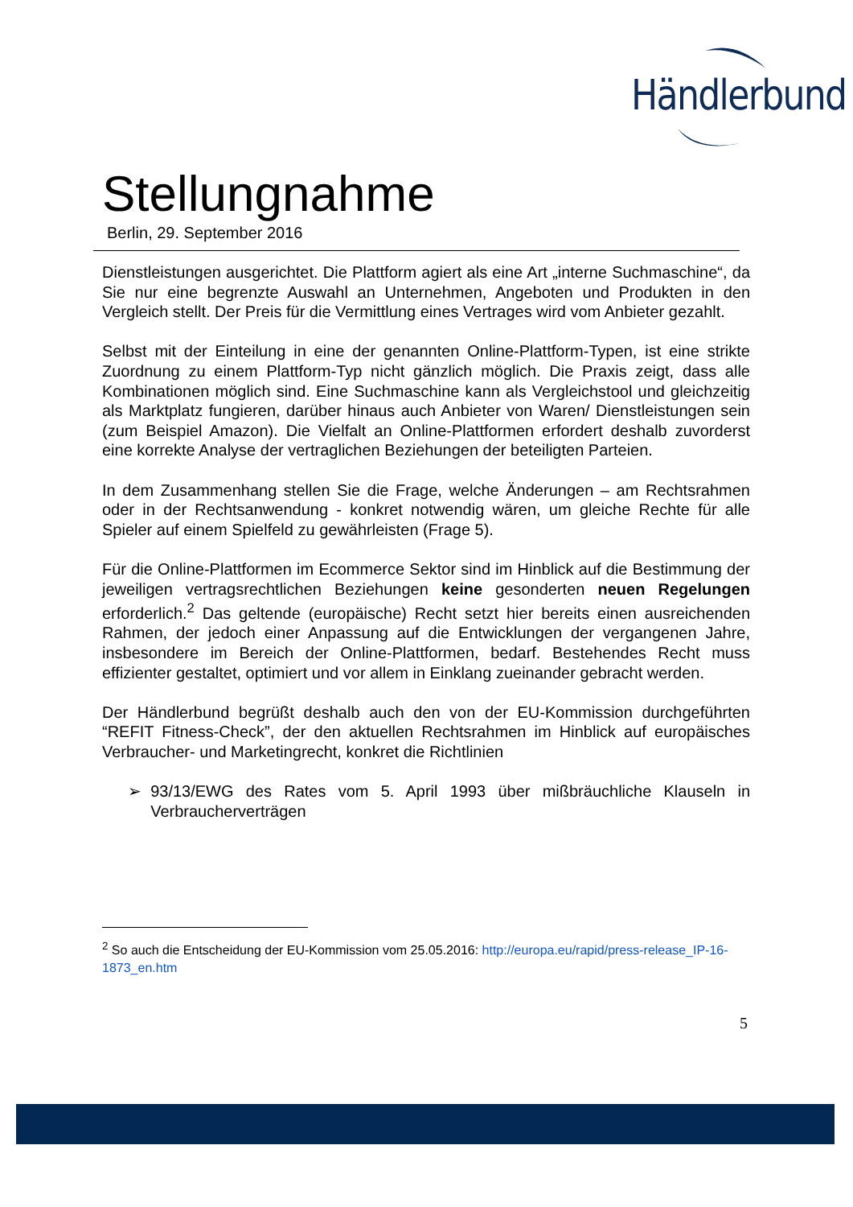Händlerbund
Stellungnahme
Berlin, 29. September 2016
Dienstleistungen ausgerichtet. Die Plattform agiert als eine Art „interne Suchmaschine“, da Sie nur eine begrenzte Auswahl an Unternehmen, Angeboten und Produkten in den Vergleich stellt. Der Preis für die Vermittlung eines Vertrages wird vom Anbieter gezahlt.
Selbst mit der Einteilung in eine der genannten Online-Plattform-Typen, ist eine strikte Zuordnung zu einem Plattform-Typ nicht gänzlich möglich. Die Praxis zeigt, dass alle Kombinationen möglich sind. Eine Suchmaschine kann als Vergleichstool und gleichzeitig als Marktplatz fungieren, darüber hinaus auch Anbieter von Waren/ Dienstleistungen sein (zum Beispiel Amazon). Die Vielfalt an Online-Plattformen erfordert deshalb zuvorderst eine korrekte Analyse der vertraglichen Beziehungen der beteiligten Parteien.
In dem Zusammenhang stellen Sie die Frage, welche Änderungen – am Rechtsrahmen oder in der Rechtsanwendung - konkret notwendig wären, um gleiche Rechte für alle Spieler auf einem Spielfeld zu gewährleisten (Frage 5).
Für die Online-Plattformen im Ecommerce Sektor sind im Hinblick auf die Bestimmung der jeweiligen vertragsrechtlichen Beziehungen keine gesonderten neuen Regelungen erforderlich.<sup>2</sup> Das geltende (europäische) Recht setzt hier bereits einen ausreichenden Rahmen, der jedoch einer Anpassung auf die Entwicklungen der vergangenen Jahre, insbesondere im Bereich der Online-Plattformen, bedarf. Bestehendes Recht muss effizienter gestaltet, optimiert und vor allem in Einklang zueinander gebracht werden.
Der Händlerbund begrüßt deshalb auch den von der EU-Kommission durchgeführten “REFIT Fitness-Check”, der den aktuellen Rechtsrahmen im Hinblick auf europäisches Verbraucher- und Marketingrecht, konkret die Richtlinien
➢ 93/13/EWG des Rates vom 5. April 1993 über mißbräuchliche Klauseln in Verbraucherverträgen
<sup>2</sup> So auch die Entscheidung der EU-Kommission vom 25.05.2016: http://europa.eu/rapid/press-release_IP-16-1873_en.htm
5